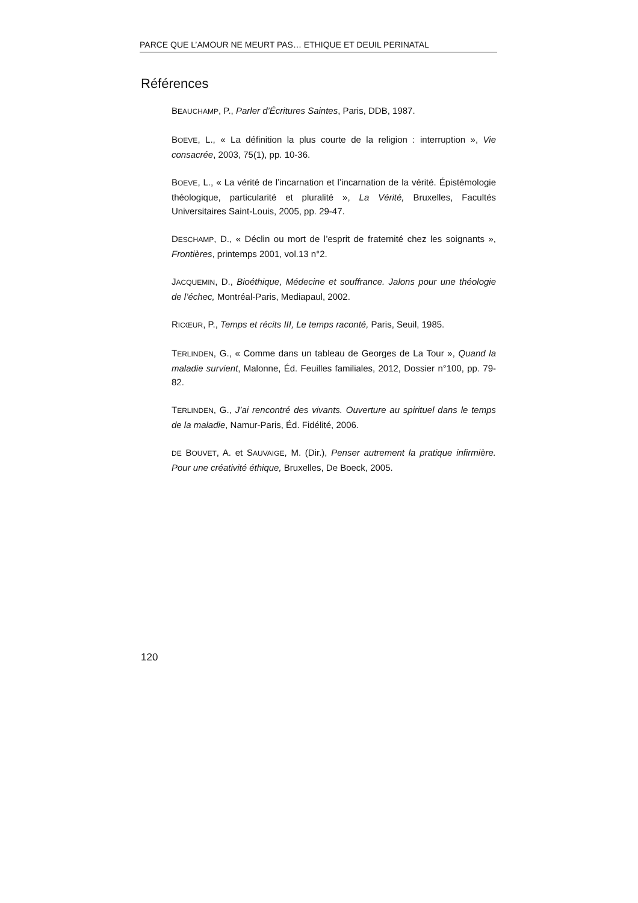PARCE QUE L’AMOUR NE MEURT PAS… ETHIQUE ET DEUIL PERINATAL
Références
BEAUCHAMP, P., Parler d’Écritures Saintes, Paris, DDB, 1987.
BOEVE, L., « La définition la plus courte de la religion : interruption », Vie consacrée, 2003, 75(1), pp. 10-36.
BOEVE, L., « La vérité de l’incarnation et l’incarnation de la vérité. Épistémologie théologique, particularité et pluralité », La Vérité, Bruxelles, Facultés Universitaires Saint-Louis, 2005, pp. 29-47.
DESCHAMP, D., « Déclin ou mort de l’esprit de fraternité chez les soignants », Frontières, printemps 2001, vol.13 n°2.
JACQUEMIN, D., Bioéthique, Médecine et souffrance. Jalons pour une théologie de l’échec, Montréal-Paris, Mediapaul, 2002.
RICŒUR, P., Temps et récits III, Le temps raconté, Paris, Seuil, 1985.
TERLINDEN, G., « Comme dans un tableau de Georges de La Tour », Quand la maladie survient, Malonne, Éd. Feuilles familiales, 2012, Dossier n°100, pp. 79-82.
TERLINDEN, G., J’ai rencontré des vivants. Ouverture au spirituel dans le temps de la maladie, Namur-Paris, Éd. Fidélité, 2006.
DE BOUVET, A. et SAUVAIGE, M. (Dir.), Penser autrement la pratique infirmière. Pour une créativité éthique, Bruxelles, De Boeck, 2005.
120